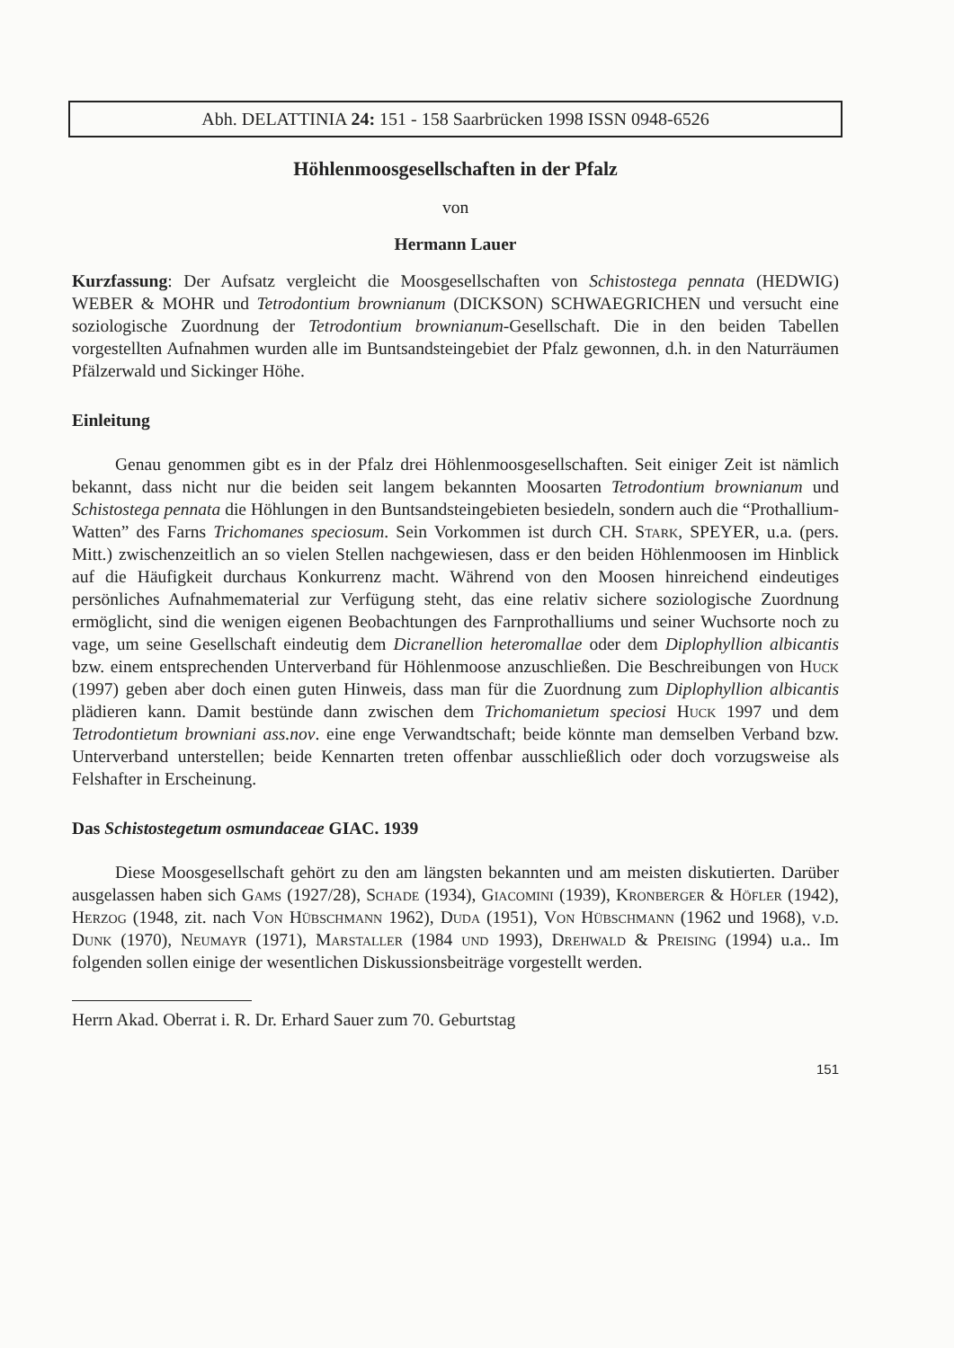Abh. DELATTINIA 24: 151 - 158 Saarbrücken 1998 ISSN 0948-6526
Höhlenmoosgesellschaften in der Pfalz
von
Hermann Lauer
Kurzfassung: Der Aufsatz vergleicht die Moosgesellschaften von Schistostega pennata (HEDWIG) WEBER & MOHR und Tetrodontium brownianum (DICKSON) SCHWAEGRICHEN und versucht eine soziologische Zuordnung der Tetrodontium brownianum-Gesellschaft. Die in den beiden Tabellen vorgestellten Aufnahmen wurden alle im Buntsandsteingebiet der Pfalz gewonnen, d.h. in den Naturräumen Pfälzerwald und Sickinger Höhe.
Einleitung
Genau genommen gibt es in der Pfalz drei Höhlenmoosgesellschaften. Seit einiger Zeit ist nämlich bekannt, dass nicht nur die beiden seit langem bekannten Moosarten Tetrodontium brownianum und Schistostega pennata die Höhlungen in den Buntsandsteingebieten besiedeln, sondern auch die “Prothallium-Watten” des Farns Trichomanes speciosum. Sein Vorkommen ist durch CH. Stark, SPEYER, u.a. (pers. Mitt.) zwischenzeitlich an so vielen Stellen nachgewiesen, dass er den beiden Höhlenmoosen im Hinblick auf die Häufigkeit durchaus Konkurrenz macht. Während von den Moosen hinreichend eindeutiges persönliches Aufnahmematerial zur Verfügung steht, das eine relativ sichere soziologische Zuordnung ermöglicht, sind die wenigen eigenen Beobachtungen des Farnprothalliums und seiner Wuchsorte noch zu vage, um seine Gesellschaft eindeutig dem Dicranellion heteromallae oder dem Diplophyllion albicantis bzw. einem entsprechenden Unterverband für Höhlenmoose anzuschließen. Die Beschreibungen von Huck (1997) geben aber doch einen guten Hinweis, dass man für die Zuordnung zum Diplophyllion albicantis plädieren kann. Damit bestünde dann zwischen dem Trichomanietum speciosi Huck 1997 und dem Tetrodontietum browniani ass.nov. eine enge Verwandtschaft; beide könnte man demselben Verband bzw. Unterverband unterstellen; beide Kennarten treten offenbar ausschließlich oder doch vorzugsweise als Felshafter in Erscheinung.
Das Schistostegetum osmundaceae GIAC. 1939
Diese Moosgesellschaft gehört zu den am längsten bekannten und am meisten diskutierten. Darüber ausgelassen haben sich Gams (1927/28), Schade (1934), Giacomini (1939), Kronberger & Höfler (1942), Herzog (1948, zit. nach Von Hübschmann 1962), Duda (1951), Von Hübschmann (1962 und 1968), v.d. Dunk (1970), Neumayr (1971), Marstaller (1984 und 1993), Drehwald & Preising (1994) u.a.. Im folgenden sollen einige der wesentlichen Diskussionsbeiträge vorgestellt werden.
Herrn Akad. Oberrat i. R. Dr. Erhard Sauer zum 70. Geburtstag
151